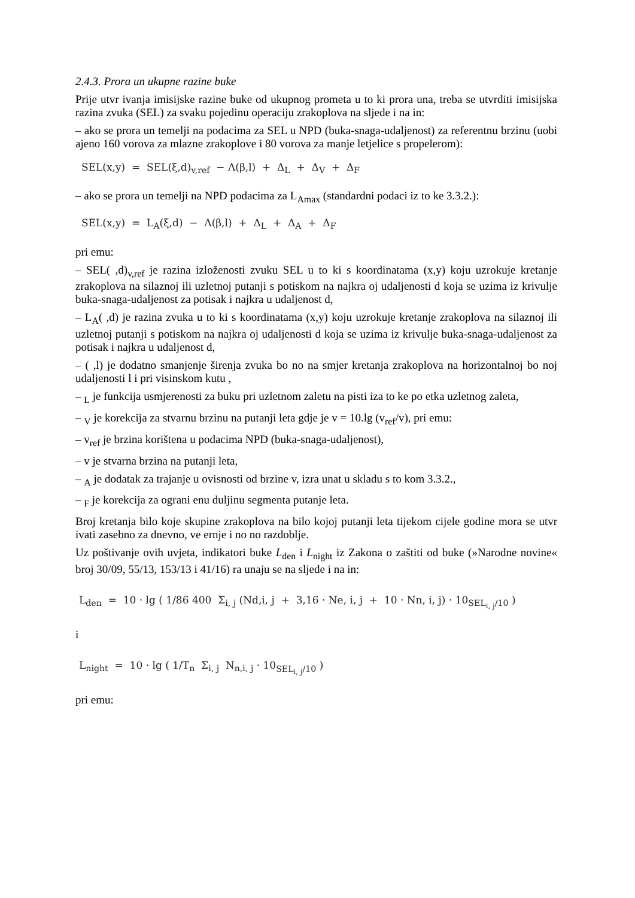2.4.3. Prora un ukupne razine buke
Prije utvr ivanja imisijske razine buke od ukupnog prometa u to ki prora una, treba se utvrditi imisijska razina zvuka (SEL) za svaku pojedinu operaciju zrakoplova na sljede i na in:
– ako se prora un temelji na podacima za SEL u NPD (buka-snaga-udaljenost) za referentnu brzinu (uobi ajeno 160 vorova za mlazne zrakoplove i 80 vorova za manje letjelice s propelerom):
SEL(x,y) = SEL(ξ,d)<sub>v,ref</sub> − Λ(β,l) + Δ<sub>L</sub> + Δ<sub>V</sub> + Δ<sub>F</sub>
– ako se prora un temelji na NPD podacima za L<sub>Amax</sub> (standardni podaci iz to ke 3.3.2.):
SEL(x,y) = L<sub>A</sub>(ξ,d) − Λ(β,l) + Δ<sub>L</sub> + Δ<sub>A</sub> + Δ<sub>F</sub>
pri emu:
– SEL( ,d)<sub>v,ref</sub> je razina izloženosti zvuku SEL u to ki s koordinatama (x,y) koju uzrokuje kretanje zrakoplova na silaznoj ili uzletnoj putanji s potiskom na najkra oj udaljenosti d koja se uzima iz krivulje buka-snaga-udaljenost za potisak i najkra u udaljenost d,
– L<sub>A</sub>( ,d) je razina zvuka u to ki s koordinatama (x,y) koju uzrokuje kretanje zrakoplova na silaznoj ili uzletnoj putanji s potiskom na najkra oj udaljenosti d koja se uzima iz krivulje buka-snaga-udaljenost za potisak i najkra u udaljenost d,
– ( ,l) je dodatno smanjenje širenja zvuka bo no na smjer kretanja zrakoplova na horizontalnoj bo noj udaljenosti l i pri visinskom kutu ,
– <sub>L</sub> je funkcija usmjerenosti za buku pri uzletnom zaletu na pisti iza to ke po etka uzletnog zaleta,
– <sub>V</sub> je korekcija za stvarnu brzinu na putanji leta gdje je v = 10.lg (v<sub>ref</sub>/v), pri emu:
– v<sub>ref</sub> je brzina korištena u podacima NPD (buka-snaga-udaljenost),
– v je stvarna brzina na putanji leta,
– <sub>A</sub> je dodatak za trajanje u ovisnosti od brzine v, izra unat u skladu s to kom 3.3.2.,
– <sub>F</sub> je korekcija za ograni enu duljinu segmenta putanje leta.
Broj kretanja bilo koje skupine zrakoplova na bilo kojoj putanji leta tijekom cijele godine mora se utvr ivati zasebno za dnevno, ve ernje i no no razdoblje.
Uz poštivanje ovih uvjeta, indikatori buke L<sub>den</sub> i L<sub>night</sub> iz Zakona o zaštiti od buke (»Narodne novine« broj 30/09, 55/13, 153/13 i 41/16) ra unaju se na sljede i na in:
L<sub>den</sub> = 10 · lg ( 1/86 400 Σ<sub>i, j</sub> (Nd,i, j + 3,16 · Ne, i, j + 10 · Nn, i, j) · 10<sub>SEL<sub>i, j</sub>/10</sub> )
i
L<sub>night</sub> = 10 · lg ( 1/T<sub>n</sub> Σ<sub>i, j</sub> N<sub>n,i, j</sub> · 10<sub>SEL<sub>i, j</sub>/10</sub> )
pri emu: